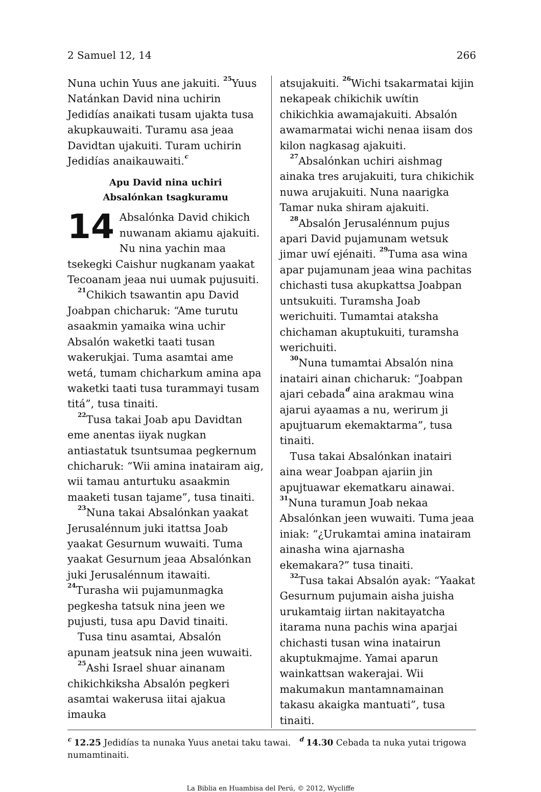2 Samuel 12, 14 266
Nuna uchin Yuus ane jakuiti. <sup>25</sup>Yuus Natánkan David nina uchirin Jedidías anaikati tusam ujakta tusa akupkauwaiti. Turamu asa jeaa Davidtan ujakuiti. Turam uchirin Jedidías anaikauwaiti.<sup>c</sup>
Apu David nina uchiri
Absalónkan tsagkuramu
14 Absalónka David chikich nuwanam akiamu ajakuiti. Nu nina yachin maa tsekegki Caishur nugkanam yaakat Tecoanam jeaa nui uumak pujusuiti.
<sup>21</sup> Chikich tsawantin apu David Joabpan chicharuk: “Ame turutu asaakmin yamaika wina uchir Absalón waketki taati tusan wakerukjai. Tuma asamtai ame wetá, tumam chicharkum amina apa waketki taati tusa turammayi tusam titá”, tusa tinaiti.
<sup>22</sup> Tusa takai Joab apu Davidtan eme anentas iiyak nugkan antiastatuk tsuntsumaa pegkernum chicharuk: “Wii amina inatairam aig, wii tamau anturtuku asaakmin maaketi tusan tajame”, tusa tinaiti.
<sup>23</sup> Nuna takai Absalónkan yaakat Jerusalénnum juki itattsa Joab yaakat Gesurnum wuwaiti. Tuma yaakat Gesurnum jeaa Absalónkan juki Jerusalénnum itawaiti. <sup>24</sup>Turasha wii pujamunmagka pegkesha tatsuk nina jeen we pujusti, tusa apu David tinaiti.
Tusa tinu asamtai, Absalón apunam jeatsuk nina jeen wuwaiti.
<sup>25</sup> Ashi Israel shuar ainanam chikichkiksha Absalón pegkeri asamtai wakerusa iitai ajakua imauka
atsujakuiti. <sup>26</sup>Wichi tsakarmatai kijin nekapeak chikichik uwítin chikichkia awamajakuiti. Absalón awamarmatai wichi nenaa iisam dos kilon nagkasag ajakuiti.
<sup>27</sup> Absalónkan uchiri aishmag ainaka tres arujakuiti, tura chikichik nuwa arujakuiti. Nuna naarigka Tamar nuka shiram ajakuiti.
<sup>28</sup> Absalón Jerusalénnum pujus apari David pujamunam wetsuk jimar uwí ejénaiti. <sup>29</sup>Tuma asa wina apar pujamunam jeaa wina pachitas chichasti tusa akupkattsa Joabpan untsukuiti. Turamsha Joab werichuiti. Tumamtai ataksha chichaman akuptukuiti, turamsha werichuiti.
<sup>30</sup> Nuna tumamtai Absalón nina inatairi ainan chicharuk: “Joabpan ajari cebada<sup>d</sup> aina arakmau wina ajarui ayaamas a nu, werirum ji apujtuarum ekemaktarma”, tusa tinaiti.
Tusa takai Absalónkan inatairi aina wear Joabpan ajariin jin apujtuawar ekematkaru ainawai. <sup>31</sup>Nuna turamun Joab nekaa Absalónkan jeen wuwaiti. Tuma jeaa iniak: “¿Urukamtai amina inatairam ainasha wina ajarnasha ekemakara?” tusa tinaiti.
<sup>32</sup> Tusa takai Absalón ayak: “Yaakat Gesurnum pujumain aisha juisha urukamtaig iirtan nakitayatcha itarama nuna pachis wina aparjai chichasti tusan wina inatairun akuptukmajme. Yamai aparun wainkattsan wakerajai. Wii makumakun mantamnamainan takasu akaigka mantuati”, tusa tinaiti.
<sup>c</sup> 12.25 Jedidías ta nunaka Yuus anetai taku tawai. <sup>d</sup> 14.30 Cebada ta nuka yutai trigowa numamtinaiti.
La Biblia en Huambisa del Perú, © 2012, Wycliffe